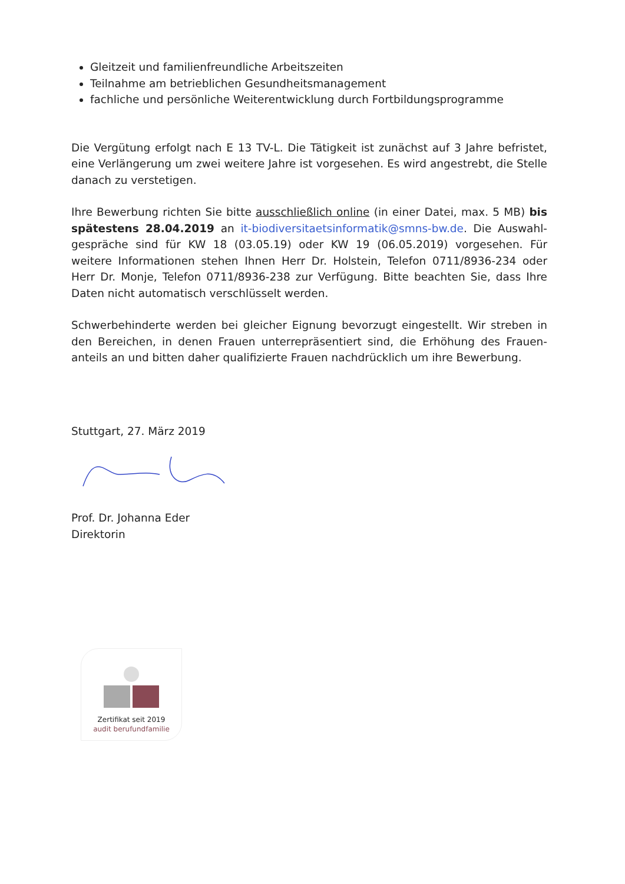Gleitzeit und familienfreundliche Arbeitszeiten
Teilnahme am betrieblichen Gesundheitsmanagement
fachliche und persönliche Weiterentwicklung durch Fortbildungsprogramme
Die Vergütung erfolgt nach E 13 TV-L. Die Tätigkeit ist zunächst auf 3 Jahre befristet, eine Verlängerung um zwei weitere Jahre ist vorgesehen. Es wird angestrebt, die Stelle danach zu verstetigen.
Ihre Bewerbung richten Sie bitte ausschließlich online (in einer Datei, max. 5 MB) bis spätestens 28.04.2019 an it-biodiversitaetsinformatik@smns-bw.de. Die Auswahl-gespräche sind für KW 18 (03.05.19) oder KW 19 (06.05.2019) vorgesehen. Für weitere Informationen stehen Ihnen Herr Dr. Holstein, Telefon 0711/8936-234 oder Herr Dr. Monje, Telefon 0711/8936-238 zur Verfügung. Bitte beachten Sie, dass Ihre Daten nicht automatisch verschlüsselt werden.
Schwerbehinderte werden bei gleicher Eignung bevorzugt eingestellt. Wir streben in den Bereichen, in denen Frauen unterrepräsentiert sind, die Erhöhung des Frauen-anteils an und bitten daher qualifizierte Frauen nachdrücklich um ihre Bewerbung.
Stuttgart, 27. März 2019
Prof. Dr. Johanna Eder
Direktorin
Zertifikat seit 2019
audit berufundfamilie